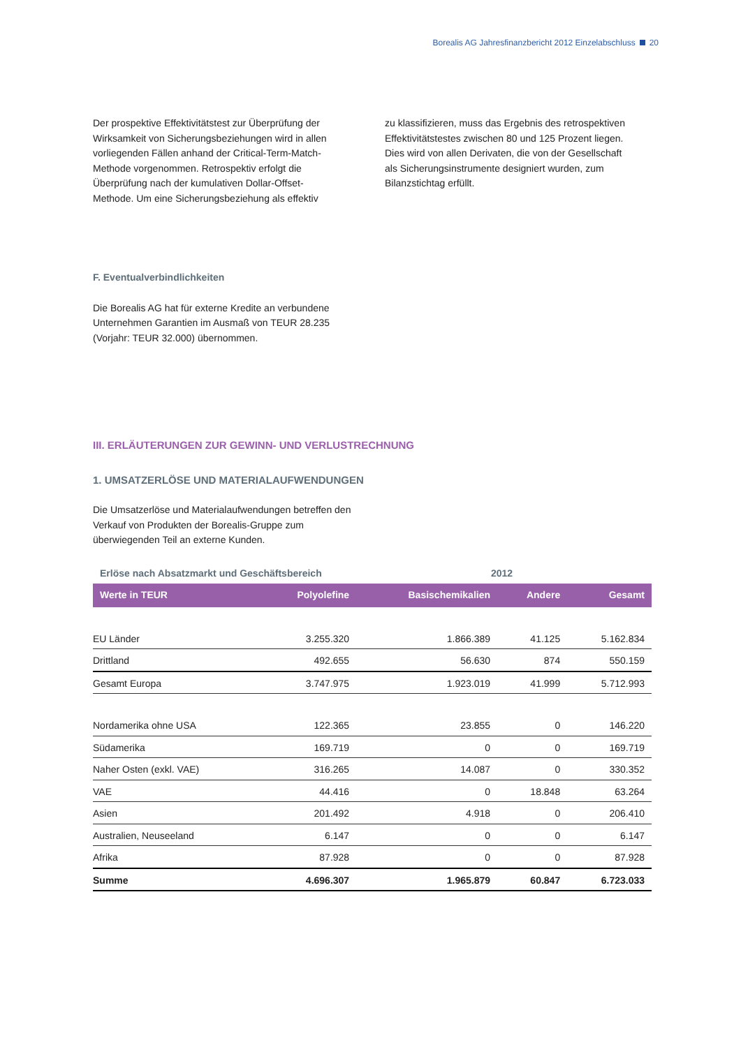Borealis AG Jahresfinanzbericht 2012 Einzelabschluss 20
Der prospektive Effektivitätstest zur Überprüfung der Wirksamkeit von Sicherungsbeziehungen wird in allen vorliegenden Fällen anhand der Critical-Term-Match-Methode vorgenommen. Retrospektiv erfolgt die Überprüfung nach der kumulativen Dollar-Offset-Methode. Um eine Sicherungsbeziehung als effektiv
zu klassifizieren, muss das Ergebnis des retrospektiven Effektivitätstestes zwischen 80 und 125 Prozent liegen. Dies wird von allen Derivaten, die von der Gesellschaft als Sicherungsinstrumente designiert wurden, zum Bilanzstichtag erfüllt.
F. Eventualverbindlichkeiten
Die Borealis AG hat für externe Kredite an verbundene Unternehmen Garantien im Ausmaß von TEUR 28.235 (Vorjahr: TEUR 32.000) übernommen.
III. ERLÄUTERUNGEN ZUR GEWINN- UND VERLUSTRECHNUNG
1. UMSATZERLÖSE UND MATERIALAUFWENDUNGEN
Die Umsatzerlöse und Materialaufwendungen betreffen den Verkauf von Produkten der Borealis-Gruppe zum überwiegenden Teil an externe Kunden.
Erlöse nach Absatzmarkt und Geschäftsbereich 2012
| Werte in TEUR | Polyolefine | Basischemikalien | Andere | Gesamt |
| --- | --- | --- | --- | --- |
| EU Länder | 3.255.320 | 1.866.389 | 41.125 | 5.162.834 |
| Drittland | 492.655 | 56.630 | 874 | 550.159 |
| Gesamt Europa | 3.747.975 | 1.923.019 | 41.999 | 5.712.993 |
| Nordamerika ohne USA | 122.365 | 23.855 | 0 | 146.220 |
| Südamerika | 169.719 | 0 | 0 | 169.719 |
| Naher Osten (exkl. VAE) | 316.265 | 14.087 | 0 | 330.352 |
| VAE | 44.416 | 0 | 18.848 | 63.264 |
| Asien | 201.492 | 4.918 | 0 | 206.410 |
| Australien, Neuseeland | 6.147 | 0 | 0 | 6.147 |
| Afrika | 87.928 | 0 | 0 | 87.928 |
| Summe | 4.696.307 | 1.965.879 | 60.847 | 6.723.033 |